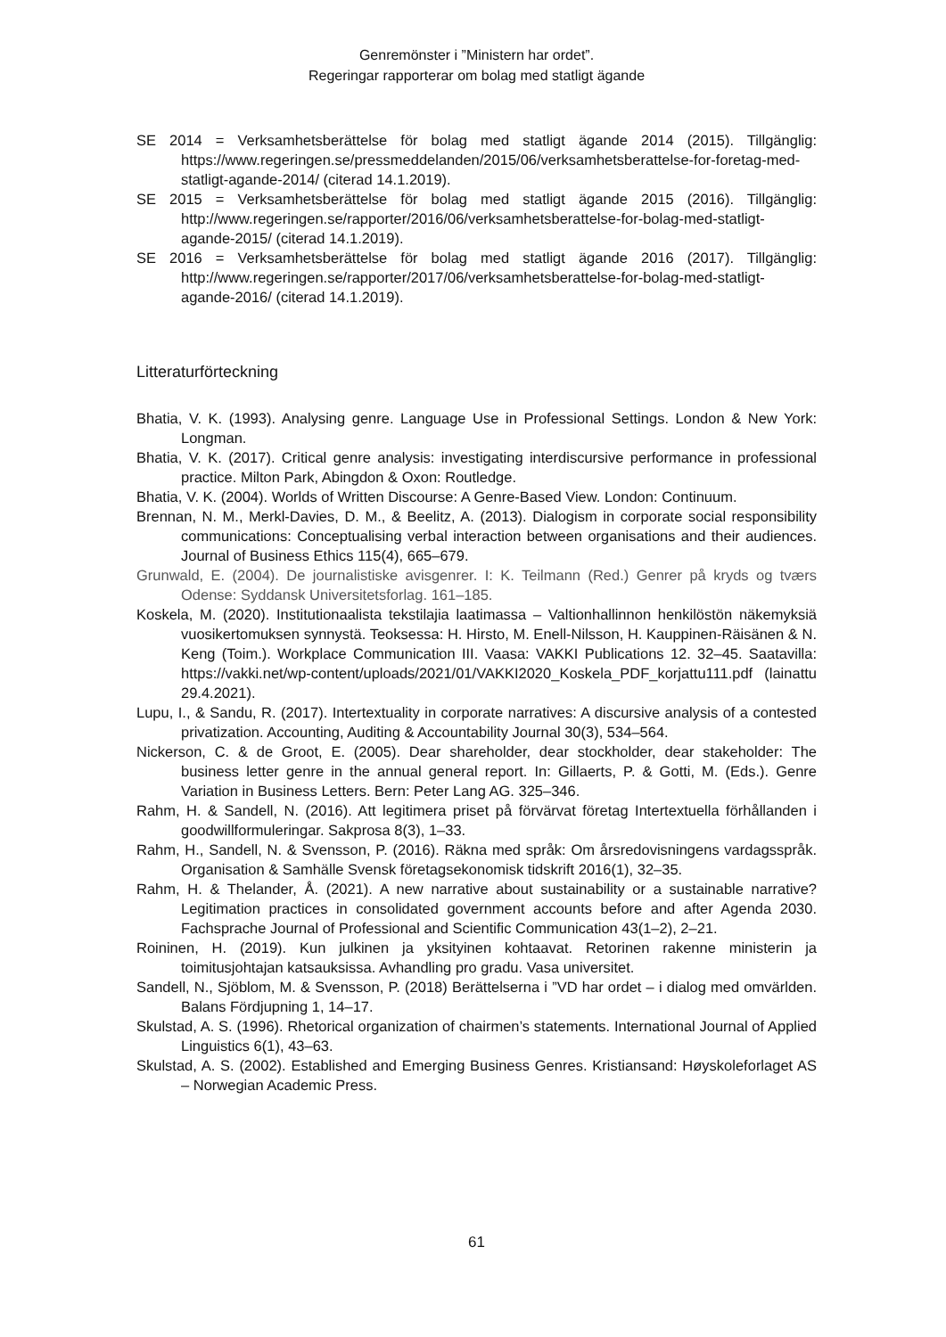Genremönster i ”Ministern har ordet”.
Regeringar rapporterar om bolag med statligt ägande
SE 2014 = Verksamhetsberättelse för bolag med statligt ägande 2014 (2015). Tillgänglig: https://www.regeringen.se/pressmeddelanden/2015/06/verksamhetsberattelse-for-foretag-med-statligt-agande-2014/ (citerad 14.1.2019).
SE 2015 = Verksamhetsberättelse för bolag med statligt ägande 2015 (2016). Tillgänglig: http://www.regeringen.se/rapporter/2016/06/verksamhetsberattelse-for-bolag-med-statligt-agande-2015/ (citerad 14.1.2019).
SE 2016 = Verksamhetsberättelse för bolag med statligt ägande 2016 (2017). Tillgänglig: http://www.regeringen.se/rapporter/2017/06/verksamhetsberattelse-for-bolag-med-statligt-agande-2016/ (citerad 14.1.2019).
Litteraturförteckning
Bhatia, V. K. (1993). Analysing genre. Language Use in Professional Settings. London & New York: Longman.
Bhatia, V. K. (2017). Critical genre analysis: investigating interdiscursive performance in professional practice. Milton Park, Abingdon & Oxon: Routledge.
Bhatia, V. K. (2004). Worlds of Written Discourse: A Genre-Based View. London: Continuum.
Brennan, N. M., Merkl-Davies, D. M., & Beelitz, A. (2013). Dialogism in corporate social responsibility communications: Conceptualising verbal interaction between organisations and their audiences. Journal of Business Ethics 115(4), 665–679.
Grunwald, E. (2004). De journalistiske avisgenrer. I: K. Teilmann (Red.) Genrer på kryds og tværs Odense: Syddansk Universitetsforlag. 161–185.
Koskela, M. (2020). Institutionaalista tekstilajia laatimassa – Valtionhallinnon henkilöstön näkemyksiä vuosikertomuksen synnystä. Teoksessa: H. Hirsto, M. Enell-Nilsson, H. Kauppinen-Räisänen & N. Keng (Toim.). Workplace Communication III. Vaasa: VAKKI Publications 12. 32–45. Saatavilla: https://vakki.net/wp-content/uploads/2021/01/VAKKI2020_Koskela_PDF_korjattu111.pdf (lainattu 29.4.2021).
Lupu, I., & Sandu, R. (2017). Intertextuality in corporate narratives: A discursive analysis of a contested privatization. Accounting, Auditing & Accountability Journal 30(3), 534–564.
Nickerson, C. & de Groot, E. (2005). Dear shareholder, dear stockholder, dear stakeholder: The business letter genre in the annual general report. In: Gillaerts, P. & Gotti, M. (Eds.). Genre Variation in Business Letters. Bern: Peter Lang AG. 325–346.
Rahm, H. & Sandell, N. (2016). Att legitimera priset på förvärvat företag Intertextuella förhållanden i goodwillformuleringar. Sakprosa 8(3), 1–33.
Rahm, H., Sandell, N. & Svensson, P. (2016). Räkna med språk: Om årsredovisningens vardagsspråk. Organisation & Samhälle Svensk företagsekonomisk tidskrift 2016(1), 32–35.
Rahm, H. & Thelander, Å. (2021). A new narrative about sustainability or a sustainable narrative? Legitimation practices in consolidated government accounts before and after Agenda 2030. Fachsprache Journal of Professional and Scientific Communication 43(1–2), 2–21.
Roininen, H. (2019). Kun julkinen ja yksityinen kohtaavat. Retorinen rakenne ministerin ja toimitusjohtajan katsauksissa. Avhandling pro gradu. Vasa universitet.
Sandell, N., Sjöblom, M. & Svensson, P. (2018) Berättelserna i ”VD har ordet – i dialog med omvärlden. Balans Fördjupning 1, 14–17.
Skulstad, A. S. (1996). Rhetorical organization of chairmen’s statements. International Journal of Applied Linguistics 6(1), 43–63.
Skulstad, A. S. (2002). Established and Emerging Business Genres. Kristiansand: Høyskoleforlaget AS – Norwegian Academic Press.
61